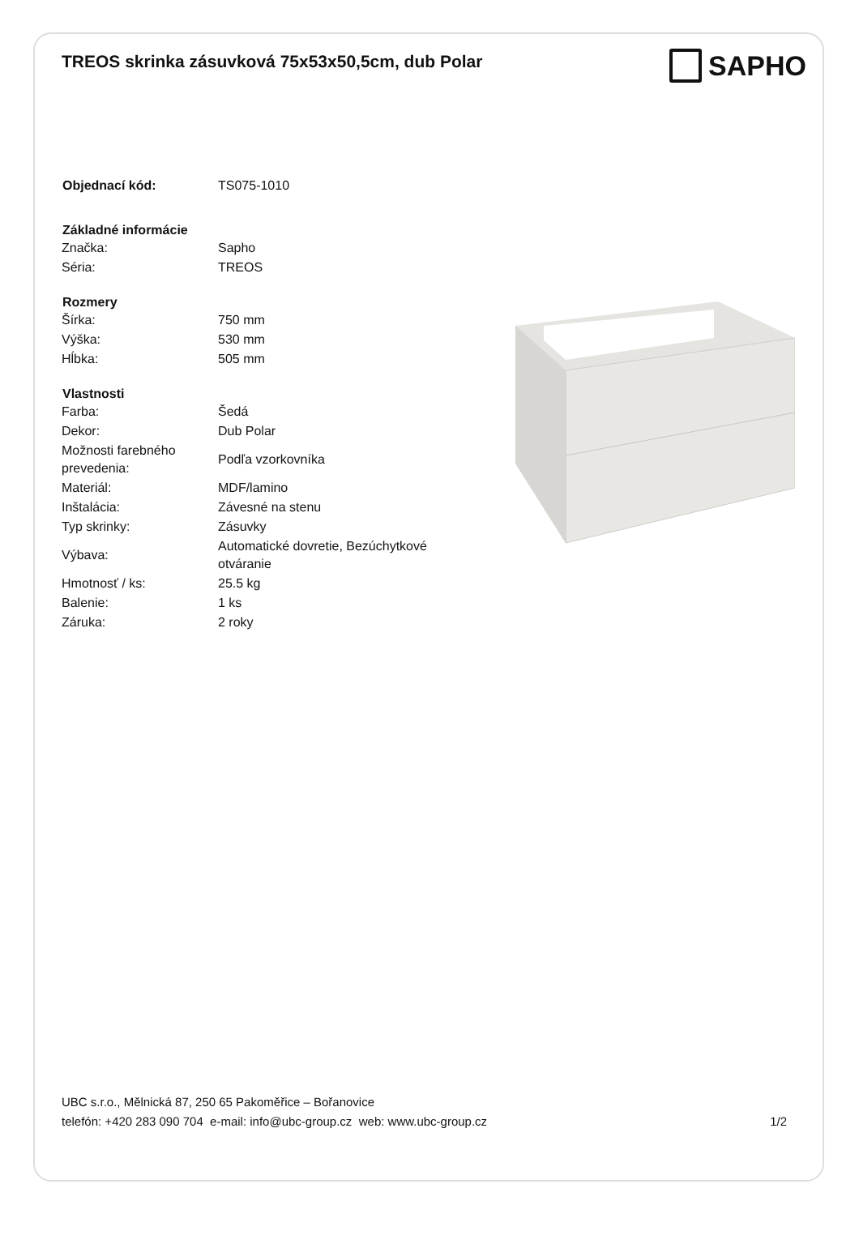TREOS skrinka zásuvková 75x53x50,5cm, dub Polar
SAPHO
| Objednací kód: | TS075-1010 |
| Základné informácie | |
| Značka: | Sapho |
| Séria: | TREOS |
| Rozmery | |
| Šírka: | 750 mm |
| Výška: | 530 mm |
| Hĺbka: | 505 mm |
| Vlastnosti | |
| Farba: | Šedá |
| Dekor: | Dub Polar |
| Možnosti farebného prevedenia: | Podľa vzorkovníka |
| Materiál: | MDF/lamino |
| Inštalácia: | Závesné na stenu |
| Typ skrinky: | Zásuvky |
| Výbava: | Automatické dovretie, Bezúchytkové otváranie |
| Hmotnosť / ks: | 25.5 kg |
| Balenie: | 1 ks |
| Záruka: | 2 roky |
UBC s.r.o., Mělnická 87, 250 65 Pakoměřice – Bořanovice
telefón: +420 283 090 704 e-mail: info@ubc-group.cz web: www.ubc-group.cz
1/2